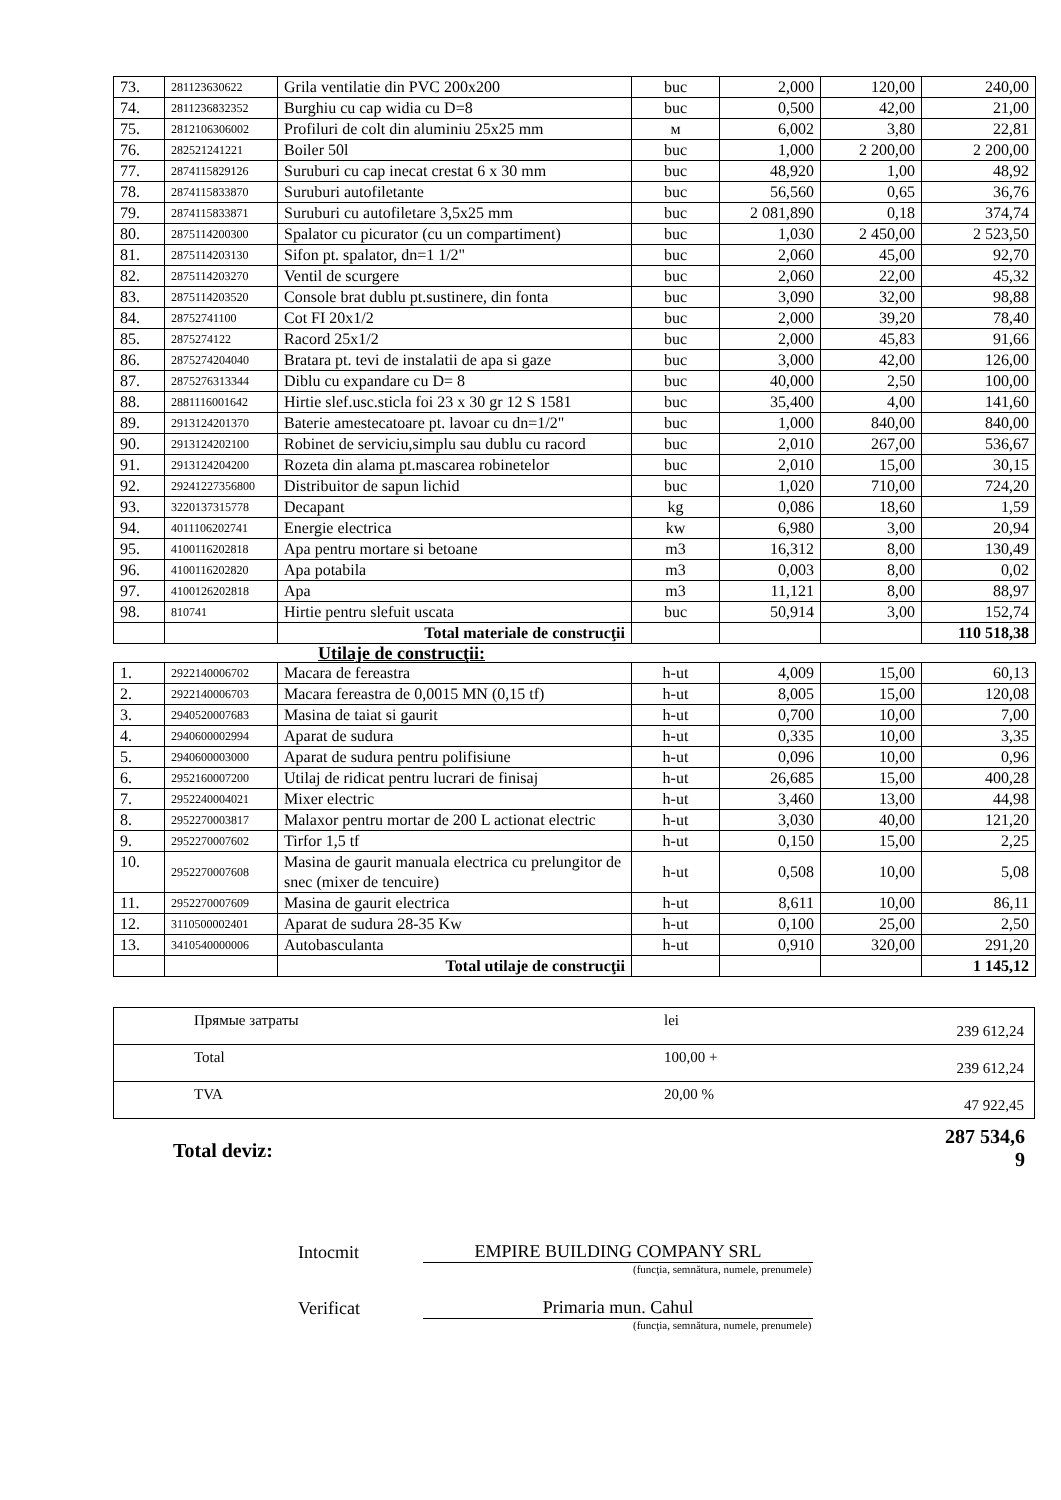| 73. | 281123630622 | Grila ventilatie din PVC 200x200 | buc | 2,000 | 120,00 | 240,00 |
| 74. | 2811236832352 | Burghiu cu cap widia cu D=8 | buc | 0,500 | 42,00 | 21,00 |
| 75. | 2812106306002 | Profiluri de colt din aluminiu 25x25 mm | м | 6,002 | 3,80 | 22,81 |
| 76. | 282521241221 | Boiler 50l | buc | 1,000 | 2 200,00 | 2 200,00 |
| 77. | 2874115829126 | Suruburi cu cap inecat crestat 6 x 30 mm | buc | 48,920 | 1,00 | 48,92 |
| 78. | 2874115833870 | Suruburi autofiletante | buc | 56,560 | 0,65 | 36,76 |
| 79. | 2874115833871 | Suruburi cu autofiletare 3,5x25 mm | buc | 2 081,890 | 0,18 | 374,74 |
| 80. | 2875114200300 | Spalator cu picurator (cu un compartiment) | buc | 1,030 | 2 450,00 | 2 523,50 |
| 81. | 2875114203130 | Sifon pt. spalator, dn=1 1/2" | buc | 2,060 | 45,00 | 92,70 |
| 82. | 2875114203270 | Ventil de scurgere | buc | 2,060 | 22,00 | 45,32 |
| 83. | 2875114203520 | Console brat dublu pt.sustinere, din fonta | buc | 3,090 | 32,00 | 98,88 |
| 84. | 28752741100 | Cot FI 20x1/2 | buc | 2,000 | 39,20 | 78,40 |
| 85. | 2875274122 | Racord 25x1/2 | buc | 2,000 | 45,83 | 91,66 |
| 86. | 2875274204040 | Bratara pt. tevi de instalatii de apa si gaze | buc | 3,000 | 42,00 | 126,00 |
| 87. | 2875276313344 | Diblu cu expandare cu D= 8 | buc | 40,000 | 2,50 | 100,00 |
| 88. | 2881116001642 | Hirtie slef.usc.sticla foi 23 x 30 gr 12 S 1581 | buc | 35,400 | 4,00 | 141,60 |
| 89. | 2913124201370 | Baterie amestecatoare pt. lavoar cu dn=1/2" | buc | 1,000 | 840,00 | 840,00 |
| 90. | 2913124202100 | Robinet de serviciu,simplu sau dublu cu racord | buc | 2,010 | 267,00 | 536,67 |
| 91. | 2913124204200 | Rozeta din alama pt.mascarea robinetelor | buc | 2,010 | 15,00 | 30,15 |
| 92. | 29241227356800 | Distribuitor de sapun lichid | buc | 1,020 | 710,00 | 724,20 |
| 93. | 3220137315778 | Decapant | kg | 0,086 | 18,60 | 1,59 |
| 94. | 4011106202741 | Energie electrica | kw | 6,980 | 3,00 | 20,94 |
| 95. | 4100116202818 | Apa pentru mortare si betoane | m3 | 16,312 | 8,00 | 130,49 |
| 96. | 4100116202820 | Apa potabila | m3 | 0,003 | 8,00 | 0,02 |
| 97. | 4100126202818 | Apa | m3 | 11,121 | 8,00 | 88,97 |
| 98. | 810741 | Hirtie pentru slefuit uscata | buc | 50,914 | 3,00 | 152,74 |
| | | Total materiale de construcţii | | | | 110 518,38 |
Utilaje de construcţii:
| 1. | 2922140006702 | Macara de fereastra | h-ut | 4,009 | 15,00 | 60,13 |
| 2. | 2922140006703 | Macara fereastra de 0,0015 MN (0,15 tf) | h-ut | 8,005 | 15,00 | 120,08 |
| 3. | 2940520007683 | Masina de taiat si gaurit | h-ut | 0,700 | 10,00 | 7,00 |
| 4. | 2940600002994 | Aparat de sudura | h-ut | 0,335 | 10,00 | 3,35 |
| 5. | 2940600003000 | Aparat de sudura pentru polifisiune | h-ut | 0,096 | 10,00 | 0,96 |
| 6. | 2952160007200 | Utilaj de ridicat pentru lucrari de finisaj | h-ut | 26,685 | 15,00 | 400,28 |
| 7. | 2952240004021 | Mixer electric | h-ut | 3,460 | 13,00 | 44,98 |
| 8. | 2952270003817 | Malaxor pentru mortar de 200 L actionat electric | h-ut | 3,030 | 40,00 | 121,20 |
| 9. | 2952270007602 | Tirfor 1,5 tf | h-ut | 0,150 | 15,00 | 2,25 |
| 10. | 2952270007608 | Masina de gaurit manuala electrica cu prelungitor de snec (mixer de tencuire) | h-ut | 0,508 | 10,00 | 5,08 |
| 11. | 2952270007609 | Masina de gaurit electrica | h-ut | 8,611 | 10,00 | 86,11 |
| 12. | 3110500002401 | Aparat de sudura 28-35 Kw | h-ut | 0,100 | 25,00 | 2,50 |
| 13. | 3410540000006 | Autobasculanta | h-ut | 0,910 | 320,00 | 291,20 |
| | | Total utilaje de construcţii | | | | 1 145,12 |
| | Прямые затраты | lei | 239 612,24 |
| | Total | 100,00 + | 239 612,24 |
| | TVA | 20,00 % | 47 922,45 |
Total deviz: 287 534,6
9
Intocmit EMPIRE BUILDING COMPANY SRL
(funcţia, semnătura, numele, prenumele)
Verificat Primaria mun. Cahul
(funcţia, semnătura, numele, prenumele)